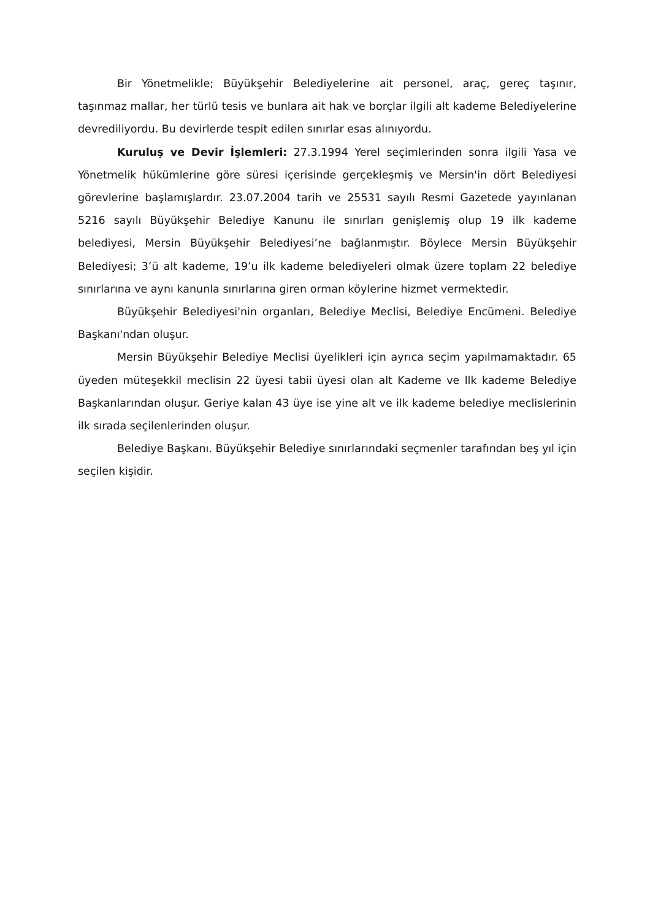Bir Yönetmelikle; Büyükşehir Belediyelerine ait personel, araç, gereç taşınır, taşınmaz mallar, her türlü tesis ve bunlara ait hak ve borçlar ilgili alt kademe Belediyelerine devrediliyordu. Bu devirlerde tespit edilen sınırlar esas alınıyordu.
Kuruluş ve Devir İşlemleri: 27.3.1994 Yerel seçimlerinden sonra ilgili Yasa ve Yönetmelik hükümlerine göre süresi içerisinde gerçekleşmiş ve Mersin'in dört Belediyesi görevlerine başlamışlardır. 23.07.2004 tarih ve 25531 sayılı Resmi Gazetede yayınlanan 5216 sayılı Büyükşehir Belediye Kanunu ile sınırları genişlemiş olup 19 ilk kademe belediyesi, Mersin Büyükşehir Belediyesi’ne bağlanmıştır. Böylece Mersin Büyükşehir Belediyesi; 3’ü alt kademe, 19’u ilk kademe belediyeleri olmak üzere toplam 22 belediye sınırlarına ve aynı kanunla sınırlarına giren orman köylerine hizmet vermektedir.
Büyükşehir Belediyesi'nin organları, Belediye Meclisi, Belediye Encümeni. Belediye Başkanı'ndan oluşur.
Mersin Büyükşehir Belediye Meclisi üyelikleri için ayrıca seçim yapılmamaktadır. 65 üyeden müteşekkil meclisin 22 üyesi tabii üyesi olan alt Kademe ve llk kademe Belediye Başkanlarından oluşur. Geriye kalan 43 üye ise yine alt ve ilk kademe belediye meclislerinin ilk sırada seçilenlerinden oluşur.
Belediye Başkanı. Büyükşehir Belediye sınırlarındaki seçmenler tarafından beş yıl için seçilen kişidir.